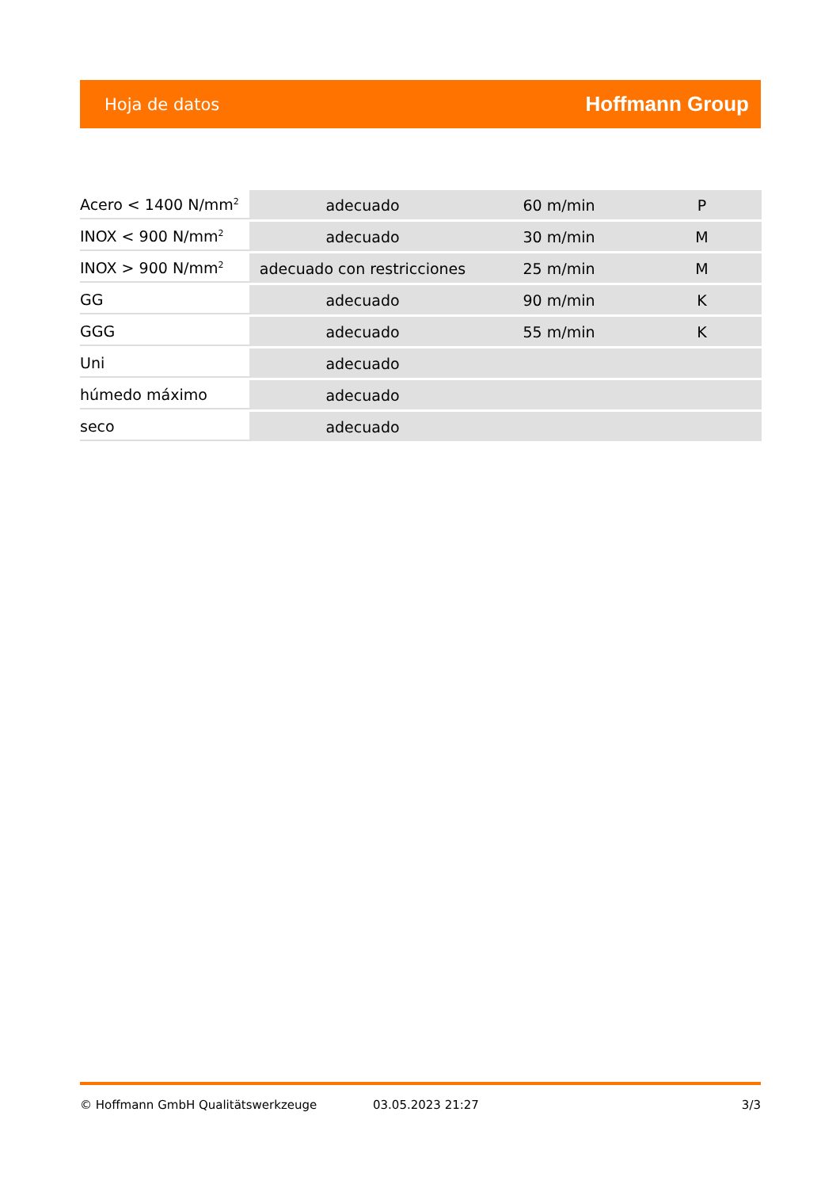Hoja de datos Hoffmann Group
| Acero < 1400 N/mm<sup>2</sup> | adecuado | 60 m/min | P |
| INOX < 900 N/mm<sup>2</sup> | adecuado | 30 m/min | M |
| INOX > 900 N/mm<sup>2</sup> | adecuado con restricciones | 25 m/min | M |
| GG | adecuado | 90 m/min | K |
| GGG | adecuado | 55 m/min | K |
| Uni | adecuado | | |
| húmedo máximo | adecuado | | |
| seco | adecuado | | |
© Hoffmann GmbH Qualitätswerkzeuge 03.05.2023 21:27 3/3